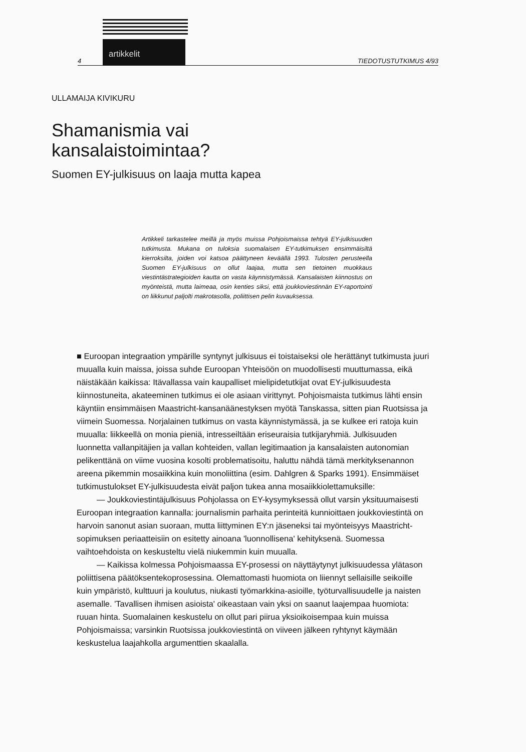artikkelit
4 TIEDOTUSTUTKIMUS 4/93
ULLAMAIJA KIVIKURU
Shamanismia vai
kansalaistoimintaa?
Suomen EY-julkisuus on laaja mutta kapea
Artikkeli tarkastelee meillä ja myös muissa Pohjoismaissa tehtyä EY-julkisuuden tutkimusta. Mukana on tuloksia suomalaisen EY-tutkimuksen ensimmäisiltä kierroksilta, joiden voi katsoa päättyneen keväällä 1993. Tulosten perusteella Suomen EY-julkisuus on ollut laajaa, mutta sen tietoinen muokkaus viestintästrategioiden kautta on vasta käynnistymässä. Kansalaisten kiinnostus on myönteistä, mutta laimeaa, osin kenties siksi, että joukkoviestinnän EY-raportointi on liikkunut paljolti makrotasolla, poliittisen pelin kuvauksessa.
■ Euroopan integraation ympärille syntynyt julkisuus ei toistaiseksi ole herättänyt tutkimusta juuri muualla kuin maissa, joissa suhde Euroopan Yhteisöön on muodollisesti muuttumassa, eikä näistäkään kaikissa: Itävallassa vain kaupalliset mielipidetutkijat ovat EY-julkisuudesta kiinnostuneita, akateeminen tutkimus ei ole asiaan virittynyt. Pohjoismaista tutkimus lähti ensin käyntiin ensimmäisen Maastricht-kansanäänestyksen myötä Tanskassa, sitten pian Ruotsissa ja viimein Suomessa. Norjalainen tutkimus on vasta käynnistymässä, ja se kulkee eri ratoja kuin muualla: liikkeellä on monia pieniä, intresseiltään eriseuraisia tutkijaryhmiä. Julkisuuden luonnetta vallanpitäjien ja vallan kohteiden, vallan legitimaation ja kansalaisten autonomian pelikenttänä on viime vuosina kosolti problematisoitu, haluttu nähdä tämä merkityksenannon areena pikemmin mosaiikkina kuin monoliittina (esim. Dahlgren & Sparks 1991). Ensimmäiset tutkimustulokset EY-julkisuudesta eivät paljon tukea anna mosaiikkiolettamuksille:
— Joukkoviestintäjulkisuus Pohjolassa on EY-kysymyksessä ollut varsin yksituumaisesti Euroopan integraation kannalla: journalismin parhaita perinteitä kunnioittaen joukkoviestintä on harvoin sanonut asian suoraan, mutta liittyminen EY:n jäseneksi tai myönteisyys Maastricht-sopimuksen periaatteisiin on esitetty ainoana 'luonnollisena' kehityksenä. Suomessa vaihtoehdoista on keskusteltu vielä niukemmin kuin muualla.
— Kaikissa kolmessa Pohjoismaassa EY-prosessi on näyttäytynyt julkisuudessa ylätason poliittisena päätöksentekoprosessina. Olemattomasti huomiota on liiennyt sellaisille seikoille kuin ympäristö, kulttuuri ja koulutus, niukasti työmarkkina-asioille, työturvallisuudelle ja naisten asemalle. 'Tavallisen ihmisen asioista' oikeastaan vain yksi on saanut laajempaa huomiota: ruuan hinta. Suomalainen keskustelu on ollut pari piirua yksioikoisempaa kuin muissa Pohjoismaissa; varsinkin Ruotsissa joukkoviestintä on viiveen jälkeen ryhtynyt käymään keskustelua laajahkolla argumenttien skaalalla.